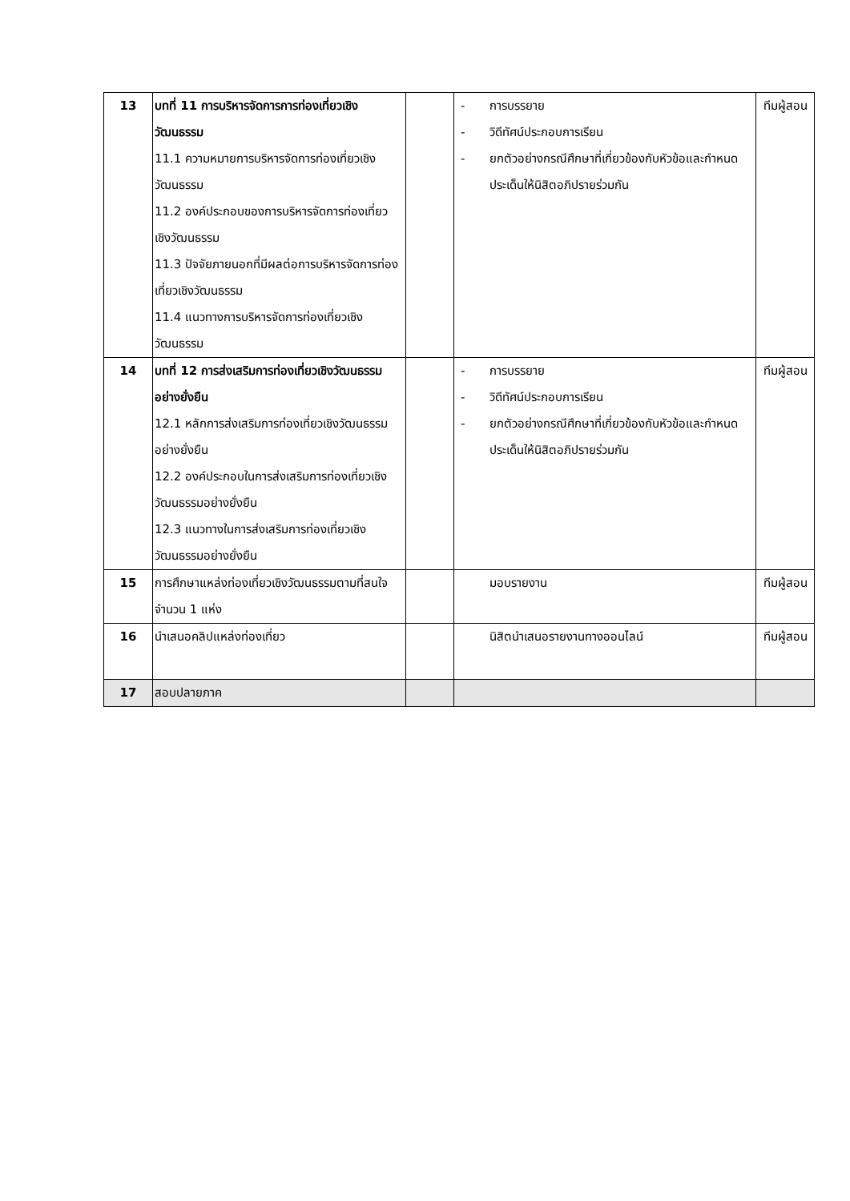| 13 | บทที่ 11 การบริหารจัดการการท่องเที่ยวเชิงวัฒนธรรม 11.1 ความหมายการบริหารจัดการท่องเที่ยวเชิงวัฒนธรรม 11.2 องค์ประกอบของการบริหารจัดการท่องเที่ยวเชิงวัฒนธรรม 11.3 ปัจจัยภายนอกที่มีผลต่อการบริหารจัดการท่องเที่ยวเชิงวัฒนธรรม 11.4 แนวทางการบริหารจัดการท่องเที่ยวเชิงวัฒนธรรม | | - การบรรยาย - วิดีทัศน์ประกอบการเรียน - ยกตัวอย่างกรณีศึกษาที่เกี่ยวข้องกับหัวข้อและกำหนดประเด็นให้นิสิตอภิปรายร่วมกัน | ทีมผู้สอน |
| 14 | บทที่ 12 การส่งเสริมการท่องเที่ยวเชิงวัฒนธรรมอย่างยั่งยืน 12.1 หลักการส่งเสริมการท่องเที่ยวเชิงวัฒนธรรมอย่างยั่งยืน 12.2 องค์ประกอบในการส่งเสริมการท่องเที่ยวเชิงวัฒนธรรมอย่างยั่งยืน 12.3 แนวทางในการส่งเสริมการท่องเที่ยวเชิงวัฒนธรรมอย่างยั่งยืน | | - การบรรยาย - วิดีทัศน์ประกอบการเรียน - ยกตัวอย่างกรณีศึกษาที่เกี่ยวข้องกับหัวข้อและกำหนดประเด็นให้นิสิตอภิปรายร่วมกัน | ทีมผู้สอน |
| 15 | การศึกษาแหล่งท่องเที่ยวเชิงวัฒนธรรมตามที่สนใจ จำนวน 1 แห่ง | | มอบรายงาน | ทีมผู้สอน |
| 16 | นำเสนอคลิปแหล่งท่องเที่ยว | | นิสิตนำเสนอรายงานทางออนไลน์ | ทีมผู้สอน |
| 17 | สอบปลายภาค | | | |